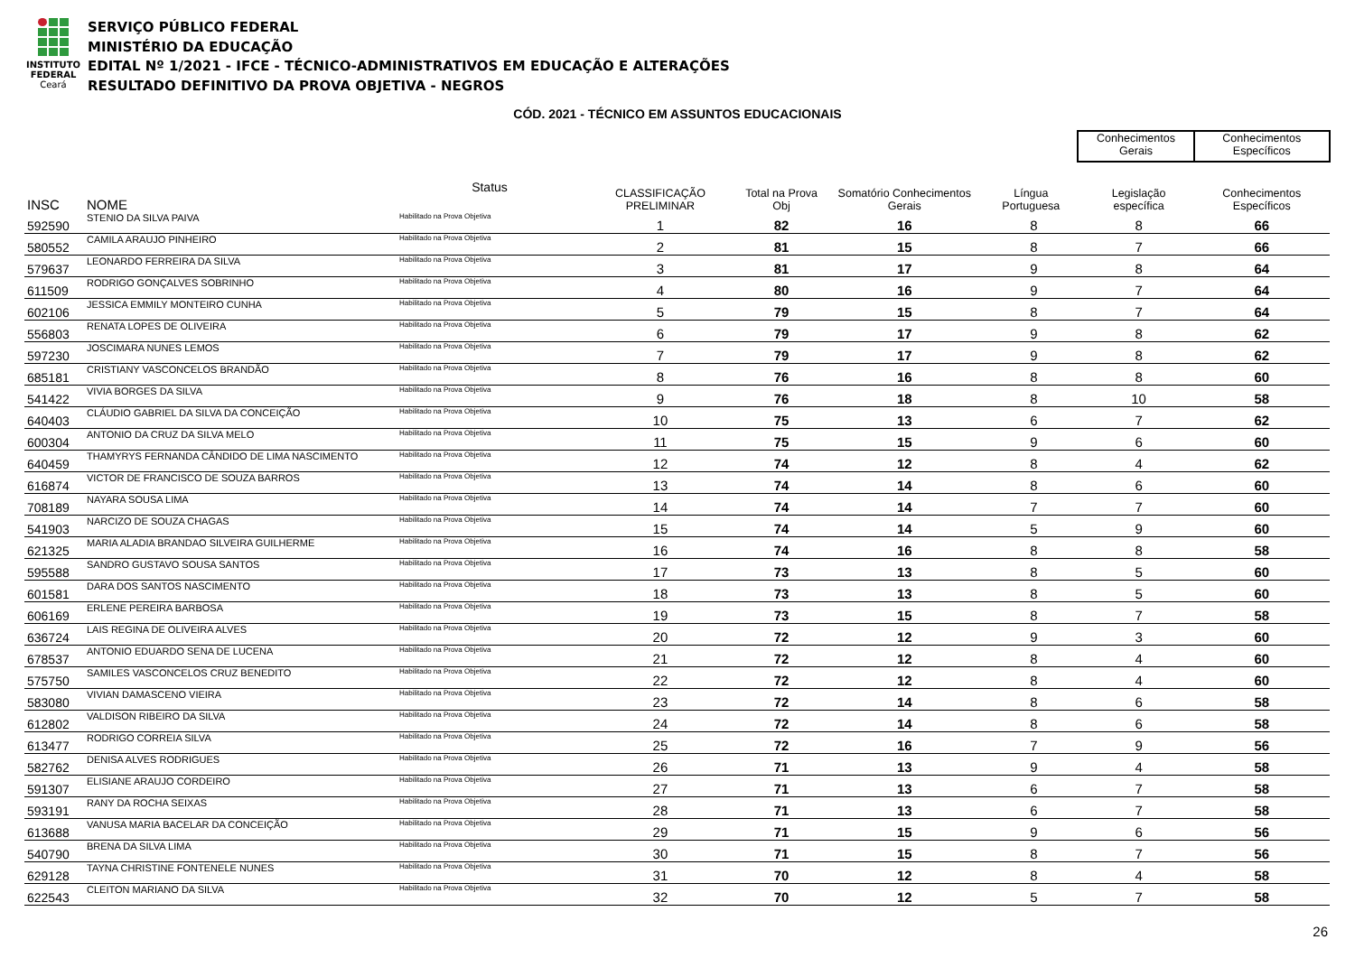INSTITUTO
FEDERAL
Ceará
SERVIÇO PÚBLICO FEDERAL
MINISTÉRIO DA EDUCAÇÃO
EDITAL Nº 1/2021 - IFCE - TÉCNICO-ADMINISTRATIVOS EM EDUCAÇÃO E ALTERAÇÕES
RESULTADO DEFINITIVO DA PROVA OBJETIVA - NEGROS
CÓD. 2021 - TÉCNICO EM ASSUNTOS EDUCACIONAIS
| | | | | | | | Conhecimentos Gerais | | Conhecimentos Específicos |
| --- | --- | --- | --- | --- | --- | --- | --- | --- | --- |
| INSC | NOME | Status | CLASSIFICAÇÃO PRELIMINAR | Total na Prova Obj | Somatório Conhecimentos Gerais | Língua Portuguesa | | Legislação específica | Conhecimentos Específicos |
| 592590 | STENIO DA SILVA PAIVA | Habilitado na Prova Objetiva | 1 | 82 | 16 | 8 | | 8 | 66 |
| 580552 | CAMILA ARAUJO PINHEIRO | Habilitado na Prova Objetiva | 2 | 81 | 15 | 8 | | 7 | 66 |
| 579637 | LEONARDO FERREIRA DA SILVA | Habilitado na Prova Objetiva | 3 | 81 | 17 | 9 | | 8 | 64 |
| 611509 | RODRIGO GONÇALVES SOBRINHO | Habilitado na Prova Objetiva | 4 | 80 | 16 | 9 | | 7 | 64 |
| 602106 | JESSICA EMMILY MONTEIRO CUNHA | Habilitado na Prova Objetiva | 5 | 79 | 15 | 8 | | 7 | 64 |
| 556803 | RENATA LOPES DE OLIVEIRA | Habilitado na Prova Objetiva | 6 | 79 | 17 | 9 | | 8 | 62 |
| 597230 | JOSCIMARA NUNES LEMOS | Habilitado na Prova Objetiva | 7 | 79 | 17 | 9 | | 8 | 62 |
| 685181 | CRISTIANY VASCONCELOS BRANDÃO | Habilitado na Prova Objetiva | 8 | 76 | 16 | 8 | | 8 | 60 |
| 541422 | VIVIA BORGES DA SILVA | Habilitado na Prova Objetiva | 9 | 76 | 18 | 8 | | 10 | 58 |
| 640403 | CLÁUDIO GABRIEL DA SILVA DA CONCEIÇÃO | Habilitado na Prova Objetiva | 10 | 75 | 13 | 6 | | 7 | 62 |
| 600304 | ANTONIO DA CRUZ DA SILVA MELO | Habilitado na Prova Objetiva | 11 | 75 | 15 | 9 | | 6 | 60 |
| 640459 | THAMYRYS FERNANDA CÂNDIDO DE LIMA NASCIMENTO | Habilitado na Prova Objetiva | 12 | 74 | 12 | 8 | | 4 | 62 |
| 616874 | VICTOR DE FRANCISCO DE SOUZA BARROS | Habilitado na Prova Objetiva | 13 | 74 | 14 | 8 | | 6 | 60 |
| 708189 | NAYARA SOUSA LIMA | Habilitado na Prova Objetiva | 14 | 74 | 14 | 7 | | 7 | 60 |
| 541903 | NARCIZO DE SOUZA CHAGAS | Habilitado na Prova Objetiva | 15 | 74 | 14 | 5 | | 9 | 60 |
| 621325 | MARIA ALADIA BRANDAO SILVEIRA GUILHERME | Habilitado na Prova Objetiva | 16 | 74 | 16 | 8 | | 8 | 58 |
| 595588 | SANDRO GUSTAVO SOUSA SANTOS | Habilitado na Prova Objetiva | 17 | 73 | 13 | 8 | | 5 | 60 |
| 601581 | DARA DOS SANTOS NASCIMENTO | Habilitado na Prova Objetiva | 18 | 73 | 13 | 8 | | 5 | 60 |
| 606169 | ERLENE PEREIRA BARBOSA | Habilitado na Prova Objetiva | 19 | 73 | 15 | 8 | | 7 | 58 |
| 636724 | LAIS REGINA DE OLIVEIRA ALVES | Habilitado na Prova Objetiva | 20 | 72 | 12 | 9 | | 3 | 60 |
| 678537 | ANTONIO EDUARDO SENA DE LUCENA | Habilitado na Prova Objetiva | 21 | 72 | 12 | 8 | | 4 | 60 |
| 575750 | SAMILES VASCONCELOS CRUZ BENEDITO | Habilitado na Prova Objetiva | 22 | 72 | 12 | 8 | | 4 | 60 |
| 583080 | VIVIAN DAMASCENO VIEIRA | Habilitado na Prova Objetiva | 23 | 72 | 14 | 8 | | 6 | 58 |
| 612802 | VALDISON RIBEIRO DA SILVA | Habilitado na Prova Objetiva | 24 | 72 | 14 | 8 | | 6 | 58 |
| 613477 | RODRIGO CORREIA SILVA | Habilitado na Prova Objetiva | 25 | 72 | 16 | 7 | | 9 | 56 |
| 582762 | DENISA ALVES RODRIGUES | Habilitado na Prova Objetiva | 26 | 71 | 13 | 9 | | 4 | 58 |
| 591307 | ELISIANE ARAUJO CORDEIRO | Habilitado na Prova Objetiva | 27 | 71 | 13 | 6 | | 7 | 58 |
| 593191 | RANY DA ROCHA SEIXAS | Habilitado na Prova Objetiva | 28 | 71 | 13 | 6 | | 7 | 58 |
| 613688 | VANUSA MARIA BACELAR DA CONCEIÇÃO | Habilitado na Prova Objetiva | 29 | 71 | 15 | 9 | | 6 | 56 |
| 540790 | BRENA DA SILVA LIMA | Habilitado na Prova Objetiva | 30 | 71 | 15 | 8 | | 7 | 56 |
| 629128 | TAYNA CHRISTINE FONTENELE NUNES | Habilitado na Prova Objetiva | 31 | 70 | 12 | 8 | | 4 | 58 |
| 622543 | CLEITON MARIANO DA SILVA | Habilitado na Prova Objetiva | 32 | 70 | 12 | 5 | | 7 | 58 |
26